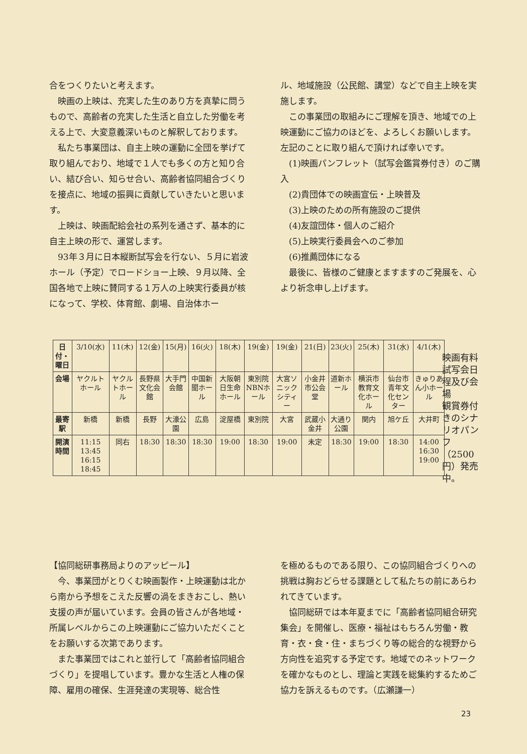合をつくりたいと考えます。
映画の上映は、充実した生のあり方を真摯に問うもので、高齢者の充実した生活と自立した労働を考える上で、大変意義深いものと解釈しております。
私たち事業団は、自主上映の運動に全団を挙げて取り組んでおり、地域で１人でも多くの方と知り合い、結び合い、知らせ合い、高齢者協同組合づくりを接点に、地域の振興に貢献していきたいと思います。
上映は、映画配給会社の系列を通さず、基本的に自主上映の形で、運営します。
93年３月に日本縦断試写会を行ない、５月に岩波ホール（予定）でロードショー上映、９月以降、全国各地で上映に賛同する１万人の上映実行委員が核になって、学校、体育館、劇場、自治体ホー
ル、地域施設（公民館、講堂）などで自主上映を実施します。
この事業団の取組みにご理解を頂き、地域での上映運動にご協力のほどを、よろしくお願いします。
左記のことに取り組んで頂ければ幸いです。
(1)映画パンフレット（試写会鑑賞券付き）のご購入
(2)貴団体での映画宣伝・上映普及
(3)上映のための所有施設のご提供
(4)友誼団体・個人のご紹介
(5)上映実行委員会へのご参加
(6)推薦団体になる
最後に、皆様のご健康とますますのご発展を、心より祈念申し上げます。
映画有料試写会日程及び会場
観賞券付きのシナリオパンフ（2500円）発売中。
| 日付・曜日 | 3/10(水) | 11(木) | 12(金) | 15(月) | 16(火) | 18(木) | 19(金) | 19(金) | 21(日) | 23(火) | 25(木) | 31(水) | 4/1(木) |
| 会場 | ヤクルトホール | ヤクルトホール | 長野県文化会館 | 大手門会館 | 中国新聞ホール | 大阪朝日生命ホール | 東別院NBNホール | 大宮ソニックシティー | 小金井市公会堂 | 道新ホール | 横浜市教育文化ホール | 仙台市青年文化センター | きゅりあん小ホール |
| 最寄駅 | 新橋 | 新橋 | 長野 | 大濠公園 | 広島 | 淀屋橋 | 東別院 | 大宮 | 武蔵小金井 | 大通り公園 | 関内 | 旭ケ丘 | 大井町 |
| 開演時間 | 11:15 13:45 16:15 18:45 | 同右 | 18:30 | 18:30 | 18:30 | 19:00 | 18:30 | 19:00 | 未定 | 18:30 | 19:00 | 18:30 | 14:00 16:30 19:00 |
【協同総研事務局よりのアッピール】
今、事業団がとりくむ映画製作・上映運動は北から南から予想をこえた反響の渦をまきおこし、熱い支援の声が届いています。会員の皆さんが各地域・所属レベルからこの上映運動にご協力いただくことをお願いする次第であります。
また事業団ではこれと並行して「高齢者協同組合づくり」を提唱しています。豊かな生活と人権の保障、雇用の確保、生涯発達の実現等、総合性
を極めるものである限り、この協同組合づくりへの挑戦は胸おどらせる課題として私たちの前にあらわれてきています。
協同総研では本年夏までに「高齢者協同組合研究集会」を開催し、医療・福祉はもちろん労働・教育・衣・食・住・まちづくり等の総合的な視野から方向性を追究する予定です。地域でのネットワークを確かなものとし、理論と実践を総集約するためご協力を訴えるものです。（広瀬謙一）
23